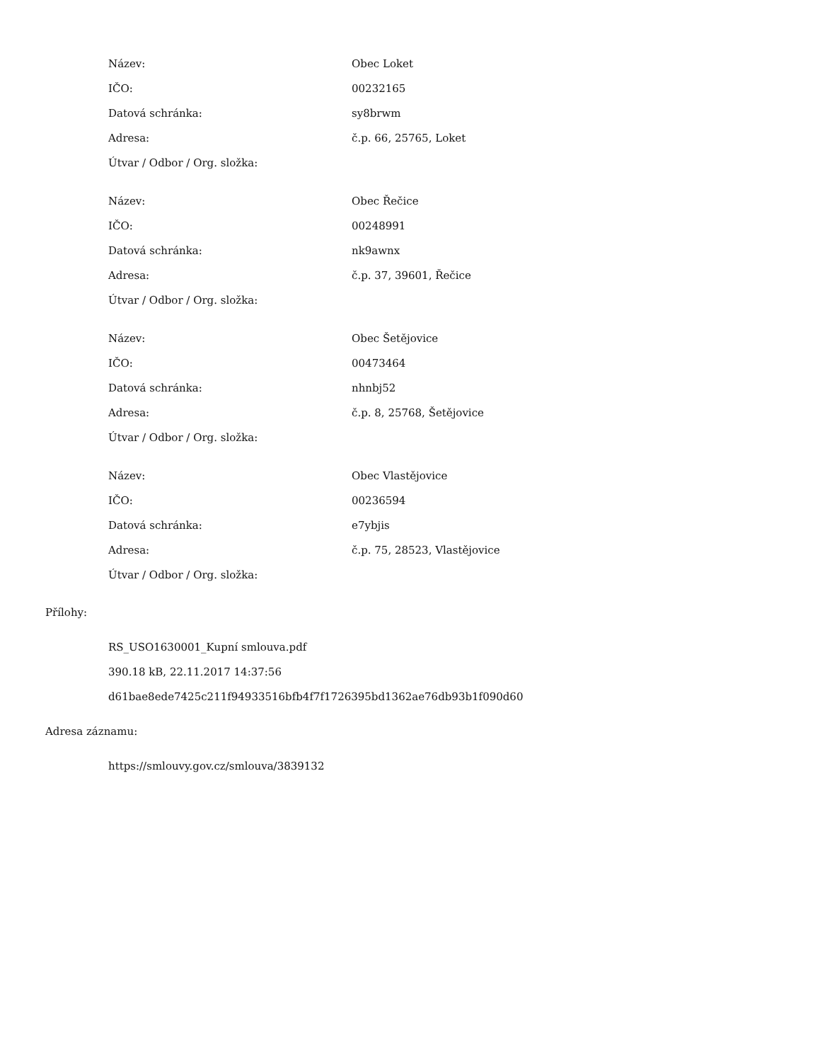| Název: | Obec Loket |
| IČO: | 00232165 |
| Datová schránka: | sy8brwm |
| Adresa: | č.p. 66, 25765, Loket |
| Útvar / Odbor / Org. složka: | |
| Název: | Obec Řečice |
| IČO: | 00248991 |
| Datová schránka: | nk9awnx |
| Adresa: | č.p. 37, 39601, Řečice |
| Útvar / Odbor / Org. složka: | |
| Název: | Obec Šetějovice |
| IČO: | 00473464 |
| Datová schránka: | nhnbj52 |
| Adresa: | č.p. 8, 25768, Šetějovice |
| Útvar / Odbor / Org. složka: | |
| Název: | Obec Vlastějovice |
| IČO: | 00236594 |
| Datová schránka: | e7ybjis |
| Adresa: | č.p. 75, 28523, Vlastějovice |
| Útvar / Odbor / Org. složka: | |
Přílohy:
RS_USO1630001_Kupní smlouva.pdf
390.18 kB, 22.11.2017 14:37:56
d61bae8ede7425c211f94933516bfb4f7f1726395bd1362ae76db93b1f090d60
Adresa záznamu:
https://smlouvy.gov.cz/smlouva/3839132